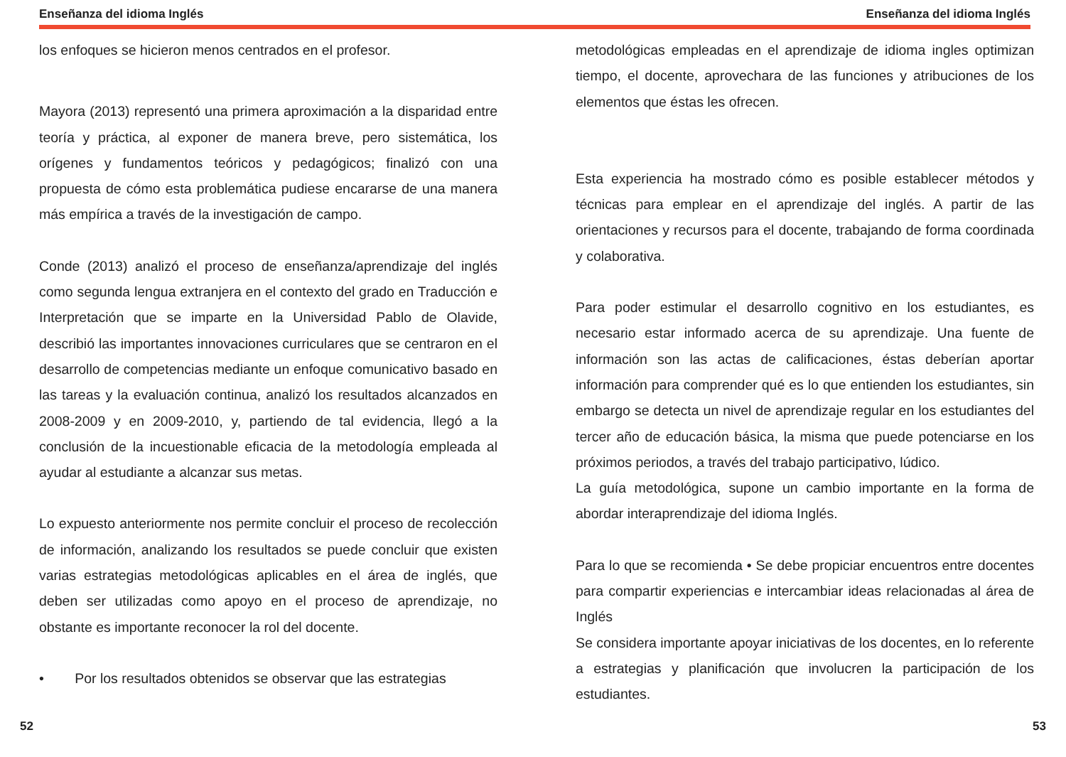Enseñanza del idioma Inglés Enseñanza del idioma Inglés
los enfoques se hicieron menos centrados en el profesor.
Mayora (2013) representó una primera aproximación a la disparidad entre teoría y práctica, al exponer de manera breve, pero sistemática, los orígenes y fundamentos teóricos y pedagógicos; finalizó con una propuesta de cómo esta problemática pudiese encararse de una manera más empírica a través de la investigación de campo.
Conde (2013) analizó el proceso de enseñanza/aprendizaje del inglés como segunda lengua extranjera en el contexto del grado en Traducción e Interpretación que se imparte en la Universidad Pablo de Olavide, describió las importantes innovaciones curriculares que se centraron en el desarrollo de competencias mediante un enfoque comunicativo basado en las tareas y la evaluación continua, analizó los resultados alcanzados en 2008-2009 y en 2009-2010, y, partiendo de tal evidencia, llegó a la conclusión de la incuestionable eficacia de la metodología empleada al ayudar al estudiante a alcanzar sus metas.
Lo expuesto anteriormente nos permite concluir el proceso de recolección de información, analizando los resultados se puede concluir que existen varias estrategias metodológicas aplicables en el área de inglés, que deben ser utilizadas como apoyo en el proceso de aprendizaje, no obstante es importante reconocer la rol del docente.
• Por los resultados obtenidos se observar que las estrategias
metodológicas empleadas en el aprendizaje de idioma ingles optimizan tiempo, el docente, aprovechara de las funciones y atribuciones de los elementos que éstas les ofrecen.
Esta experiencia ha mostrado cómo es posible establecer métodos y técnicas para emplear en el aprendizaje del inglés. A partir de las orientaciones y recursos para el docente, trabajando de forma coordinada y colaborativa.
Para poder estimular el desarrollo cognitivo en los estudiantes, es necesario estar informado acerca de su aprendizaje. Una fuente de información son las actas de calificaciones, éstas deberían aportar información para comprender qué es lo que entienden los estudiantes, sin embargo se detecta un nivel de aprendizaje regular en los estudiantes del tercer año de educación básica, la misma que puede potenciarse en los próximos periodos, a través del trabajo participativo, lúdico.
La guía metodológica, supone un cambio importante en la forma de abordar interaprendizaje del idioma Inglés.
Para lo que se recomienda • Se debe propiciar encuentros entre docentes para compartir experiencias e intercambiar ideas relacionadas al área de Inglés
Se considera importante apoyar iniciativas de los docentes, en lo referente a estrategias y planificación que involucren la participación de los estudiantes.
52 53